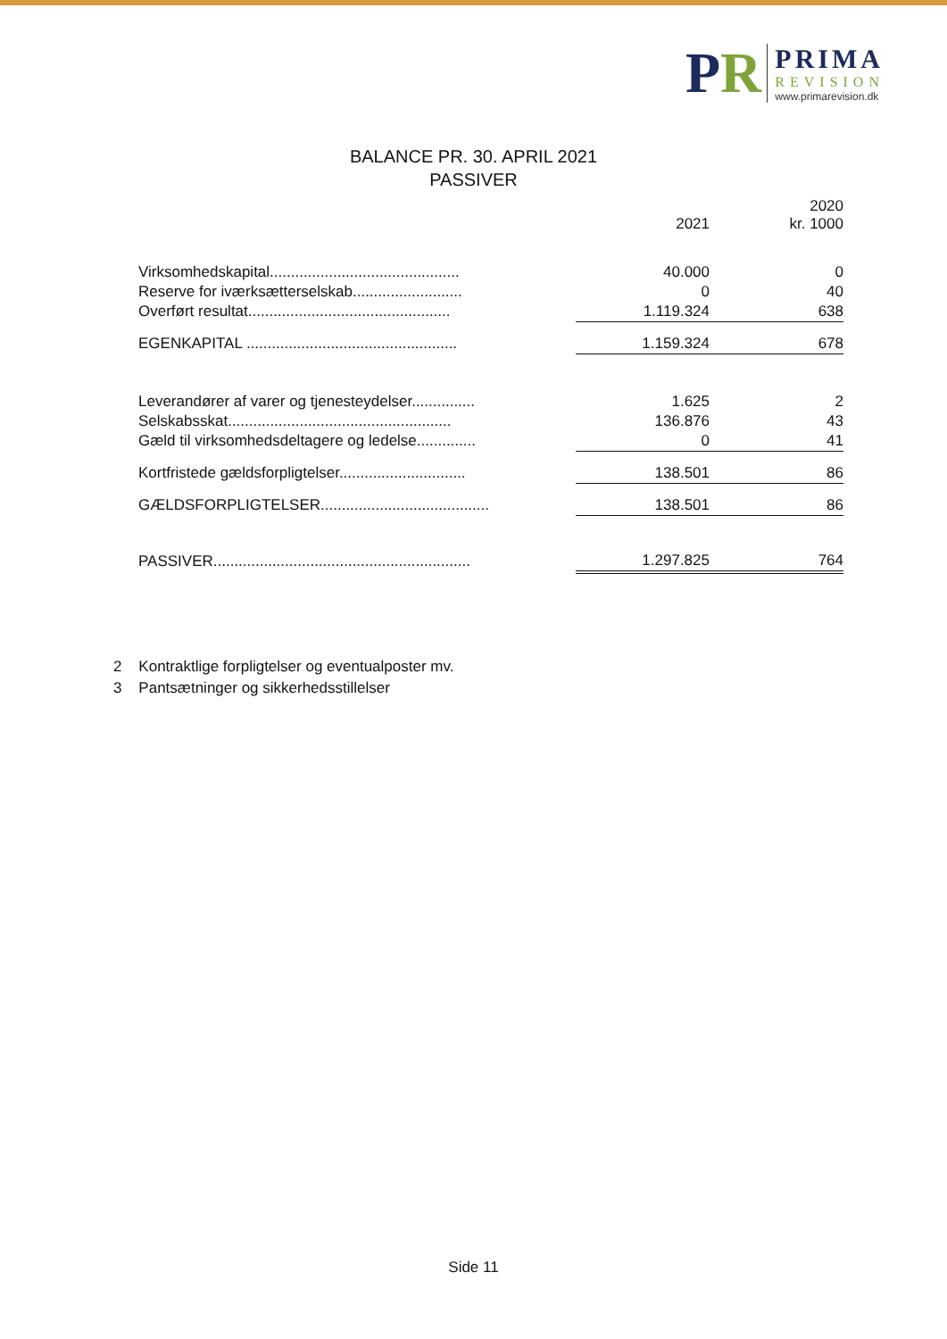PR
PRIMA
REVISION
www.primarevision.dk
BALANCE PR. 30. APRIL 2021
PASSIVER
| | 2021 | 2020 kr. 1000 |
| --- | --- | --- |
| Virksomhedskapital............................................. | 40.000 | 0 |
| Reserve for iværksætterselskab.......................... | 0 | 40 |
| Overført resultat................................................ | 1.119.324 | 638 |
| EGENKAPITAL .................................................. | 1.159.324 | 678 |
| Leverandører af varer og tjenesteydelser............... | 1.625 | 2 |
| Selskabsskat..................................................... | 136.876 | 43 |
| Gæld til virksomhedsdeltagere og ledelse.............. | 0 | 41 |
| Kortfristede gældsforpligtelser.............................. | 138.501 | 86 |
| GÆLDSFORPLIGTELSER........................................ | 138.501 | 86 |
| PASSIVER............................................................. | 1.297.825 | 764 |
2 Kontraktlige forpligtelser og eventualposter mv.
3 Pantsætninger og sikkerhedsstillelser
Side 11